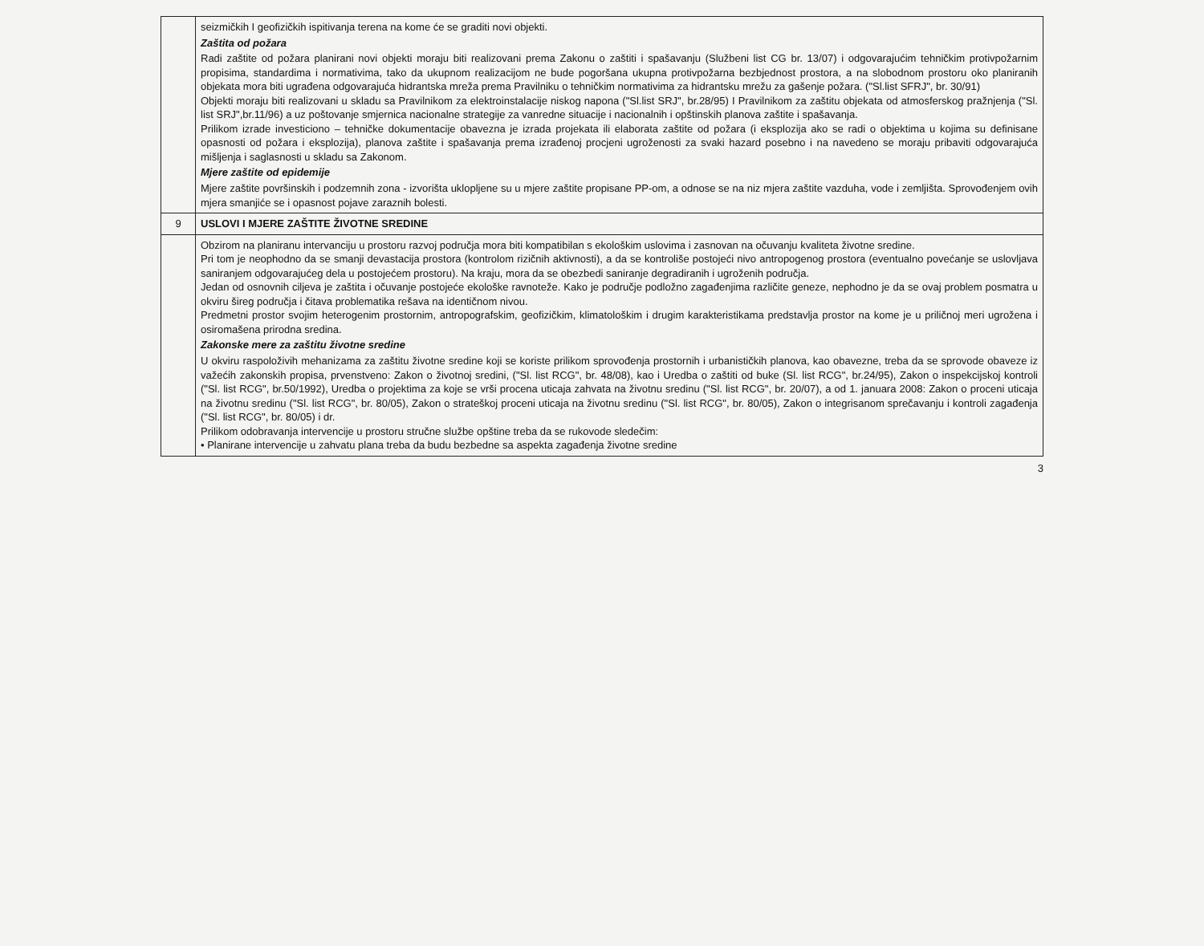| | seizmičkih I geofizičkih ispitivanja terena na kome će se graditi novi objekti. Zaštita od požara Radi zaštite od požara planirani novi objekti moraju biti realizovani prema Zakonu o zaštiti i spašavanju (Službeni list CG br. 13/07) i odgovarajućim tehničkim protivpožarnim propisima, standardima i normativima, tako da ukupnom realizacijom ne bude pogoršana ukupna protivpožarna bezbjednost prostora, a na slobodnom prostoru oko planiranih objekata mora biti ugrađena odgovarajuća hidrantska mreža prema Pravilniku o tehničkim normativima za hidrantsku mrežu za gašenje požara. ("Sl.list SFRJ", br. 30/91) Objekti moraju biti realizovani u skladu sa Pravilnikom za elektroinstalacije niskog napona ("Sl.list SRJ", br.28/95) I Pravilnikom za zaštitu objekata od atmosferskog pražnjenja ("Sl. list SRJ",br.11/96) a uz poštovanje smjernica nacionalne strategije za vanredne situacije i nacionalnih i opštinskih planova zaštite i spašavanja. Prilikom izrade investiciono – tehničke dokumentacije obavezna je izrada projekata ili elaborata zaštite od požara (i eksplozija ako se radi o objektima u kojima su definisane opasnosti od požara i eksplozija), planova zaštite i spašavanja prema izrađenoj procjeni ugroženosti za svaki hazard posebno i na navedeno se moraju pribaviti odgovarajuća mišljenja i saglasnosti u skladu sa Zakonom. Mjere zaštite od epidemije Mjere zaštite površinskih i podzemnih zona - izvorišta uklopljene su u mjere zaštite propisane PP-om, a odnose se na niz mjera zaštite vazduha, vode i zemljišta. Sprovođenjem ovih mjera smanjiće se i opasnost pojave zaraznih bolesti. |
| 9 | USLOVI I MJERE ZAŠTITE ŽIVOTNE SREDINE |
| | Obzirom na planiranu intervanciju u prostoru razvoj područja mora biti kompatibilan s ekološkim uslovima i zasnovan na očuvanju kvaliteta životne sredine. Pri tom je neophodno da se smanji devastacija prostora (kontrolom rizičnih aktivnosti), a da se kontroliše postojeći nivo antropogenog prostora (eventualno povećanje se uslovljava saniranjem odgovarajućeg dela u postojećem prostoru). Na kraju, mora da se obezbedi saniranje degradiranih i ugroženih područja. Jedan od osnovnih ciljeva je zaštita i očuvanje postojeće ekološke ravnoteže. Kako je područje podložno zagađenjima različite geneze, nephodno je da se ovaj problem posmatra u okviru šireg područja i čitava problematika rešava na identičnom nivou. Predmetni prostor svojim heterogenim prostornim, antropografskim, geofizičkim, klimatološkim i drugim karakteristikama predstavlja prostor na kome je u priličnoj meri ugrožena i osiromašena prirodna sredina. Zakonske mere za zaštitu životne sredine U okviru raspoloživih mehanizama za zaštitu životne sredine koji se koriste prilikom sprovođenja prostornih i urbanističkih planova, kao obavezne, treba da se sprovode obaveze iz važećih zakonskih propisa, prvenstveno: Zakon o životnoj sredini, ("Sl. list RCG", br. 48/08), kao i Uredba o zaštiti od buke (Sl. list RCG", br.24/95), Zakon o inspekcijskoj kontroli ("Sl. list RCG", br.50/1992), Uredba o projektima za koje se vrši procena uticaja zahvata na životnu sredinu ("Sl. list RCG", br. 20/07), a od 1. januara 2008: Zakon o proceni uticaja na životnu sredinu ("Sl. list RCG", br. 80/05), Zakon o strateškoj proceni uticaja na životnu sredinu ("Sl. list RCG", br. 80/05), Zakon o integrisanom sprečavanju i kontroli zagađenja ("Sl. list RCG", br. 80/05) i dr. Prilikom odobravanja intervencije u prostoru stručne službe opštine treba da se rukovode sledečim: • Planirane intervencije u zahvatu plana treba da budu bezbedne sa aspekta zagađenja životne sredine |
3